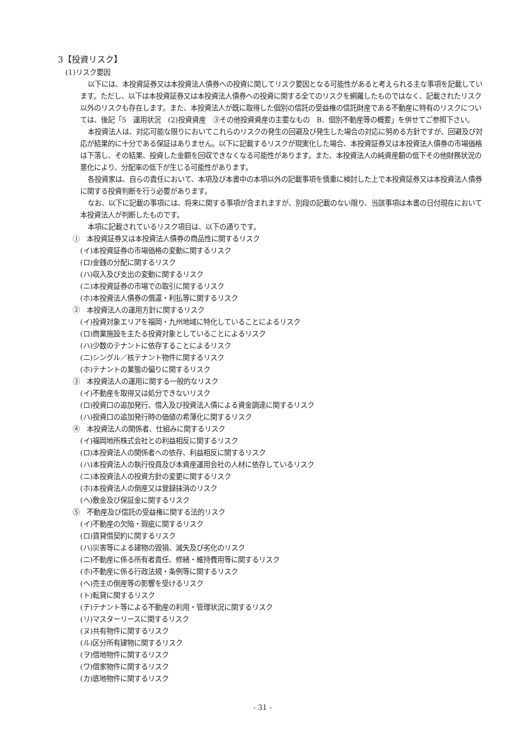3【投資リスク】
(1)リスク要因
以下には、本投資証券又は本投資法人債券への投資に関してリスク要因となる可能性があると考えられる主な事項を記載しています。ただし、以下は本投資証券又は本投資法人債券への投資に関する全てのリスクを網羅したものではなく、記載されたリスク以外のリスクも存在します。また、本投資法人が既に取得した個別の信託の受益権の信託財産である不動産に特有のリスクについては、後記「5　運用状況　(2)投資資産　③その他投資資産の主要なもの　B．個別不動産等の概要」を併せてご参照下さい。
本投資法人は、対応可能な限りにおいてこれらのリスクの発生の回避及び発生した場合の対応に努める方針ですが、回避及び対応が結果的に十分である保証はありません。以下に記載するリスクが現実化した場合、本投資証券又は本投資法人債券の市場価格は下落し、その結果、投資した金額を回収できなくなる可能性があります。また、本投資法人の純資産額の低下その他財務状況の悪化により、分配率の低下が生じる可能性があります。
各投資家は、自らの責任において、本項及び本書中の本項以外の記載事項を慎重に検討した上で本投資証券又は本投資法人債券に関する投資判断を行う必要があります。
なお、以下に記載の事項には、将来に関する事項が含まれますが、別段の記載のない限り、当該事項は本書の日付現在において本投資法人が判断したものです。
本項に記載されているリスク項目は、以下の通りです。
①　本投資証券又は本投資法人債券の商品性に関するリスク
(イ)本投資証券の市場価格の変動に関するリスク
(ロ)金銭の分配に関するリスク
(ハ)収入及び支出の変動に関するリスク
(ニ)本投資証券の市場での取引に関するリスク
(ホ)本投資法人債券の償還・利払等に関するリスク
②　本投資法人の運用方針に関するリスク
(イ)投資対象エリアを福岡・九州地域に特化していることによるリスク
(ロ)商業施設を主たる投資対象としていることによるリスク
(ハ)少数のテナントに依存することによるリスク
(ニ)シングル／核テナント物件に関するリスク
(ホ)テナントの業態の偏りに関するリスク
③　本投資法人の運用に関する一般的なリスク
(イ)不動産を取得又は処分できないリスク
(ロ)投資口の追加発行、借入及び投資法人債による資金調達に関するリスク
(ハ)投資口の追加発行時の価値の希薄化に関するリスク
④　本投資法人の関係者、仕組みに関するリスク
(イ)福岡地所株式会社との利益相反に関するリスク
(ロ)本投資法人の関係者への依存、利益相反に関するリスク
(ハ)本投資法人の執行役員及び本資産運用会社の人材に依存しているリスク
(ニ)本投資法人の投資方針の変更に関するリスク
(ホ)本投資法人の倒産又は登録抹消のリスク
(ヘ)敷金及び保証金に関するリスク
⑤　不動産及び信託の受益権に関する法的リスク
(イ)不動産の欠陥・瑕疵に関するリスク
(ロ)賃貸借契約に関するリスク
(ハ)災害等による建物の毀損、滅失及び劣化のリスク
(ニ)不動産に係る所有者責任、修繕・維持費用等に関するリスク
(ホ)不動産に係る行政法規・条例等に関するリスク
(ヘ)売主の倒産等の影響を受けるリスク
(ト)転貸に関するリスク
(チ)テナント等による不動産の利用・管理状況に関するリスク
(リ)マスターリースに関するリスク
(ヌ)共有物件に関するリスク
(ル)区分所有建物に関するリスク
(ヲ)借地物件に関するリスク
(ワ)借家物件に関するリスク
(カ)底地物件に関するリスク
- 31 -